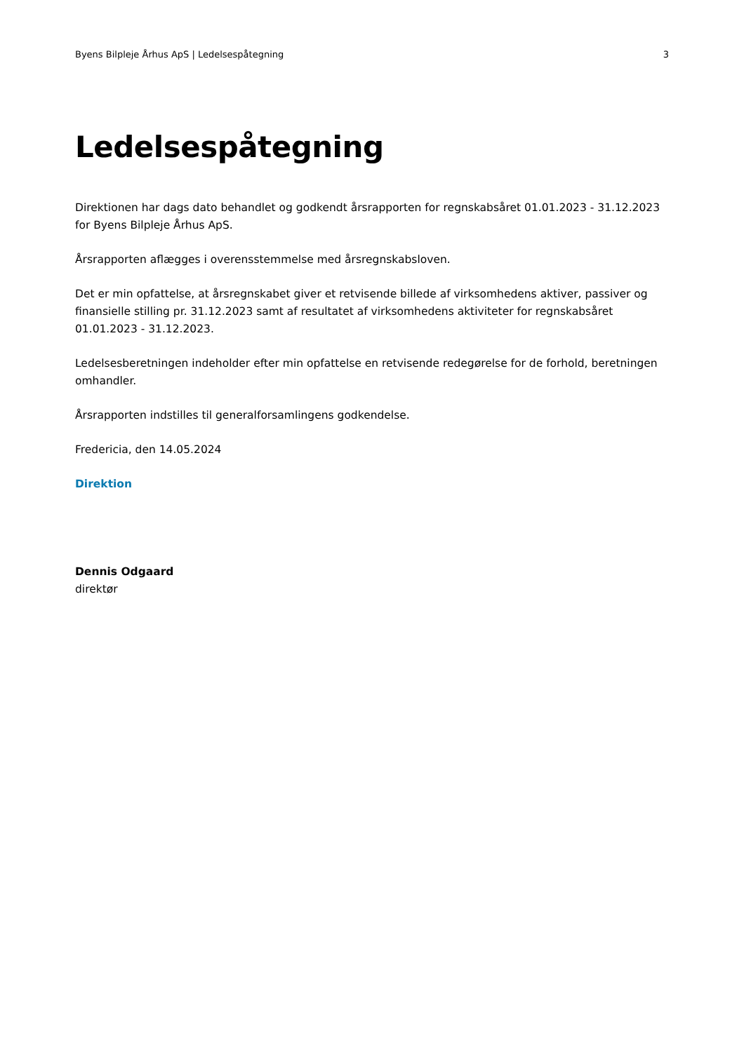Byens Bilpleje Århus ApS | Ledelsespåtegning 3
Ledelsespåtegning
Direktionen har dags dato behandlet og godkendt årsrapporten for regnskabsåret 01.01.2023 - 31.12.2023 for Byens Bilpleje Århus ApS.
Årsrapporten aflægges i overensstemmelse med årsregnskabsloven.
Det er min opfattelse, at årsregnskabet giver et retvisende billede af virksomhedens aktiver, passiver og finansielle stilling pr. 31.12.2023 samt af resultatet af virksomhedens aktiviteter for regnskabsåret 01.01.2023 - 31.12.2023.
Ledelsesberetningen indeholder efter min opfattelse en retvisende redegørelse for de forhold, beretningen omhandler.
Årsrapporten indstilles til generalforsamlingens godkendelse.
Fredericia, den 14.05.2024
Direktion
Dennis Odgaard
direktør